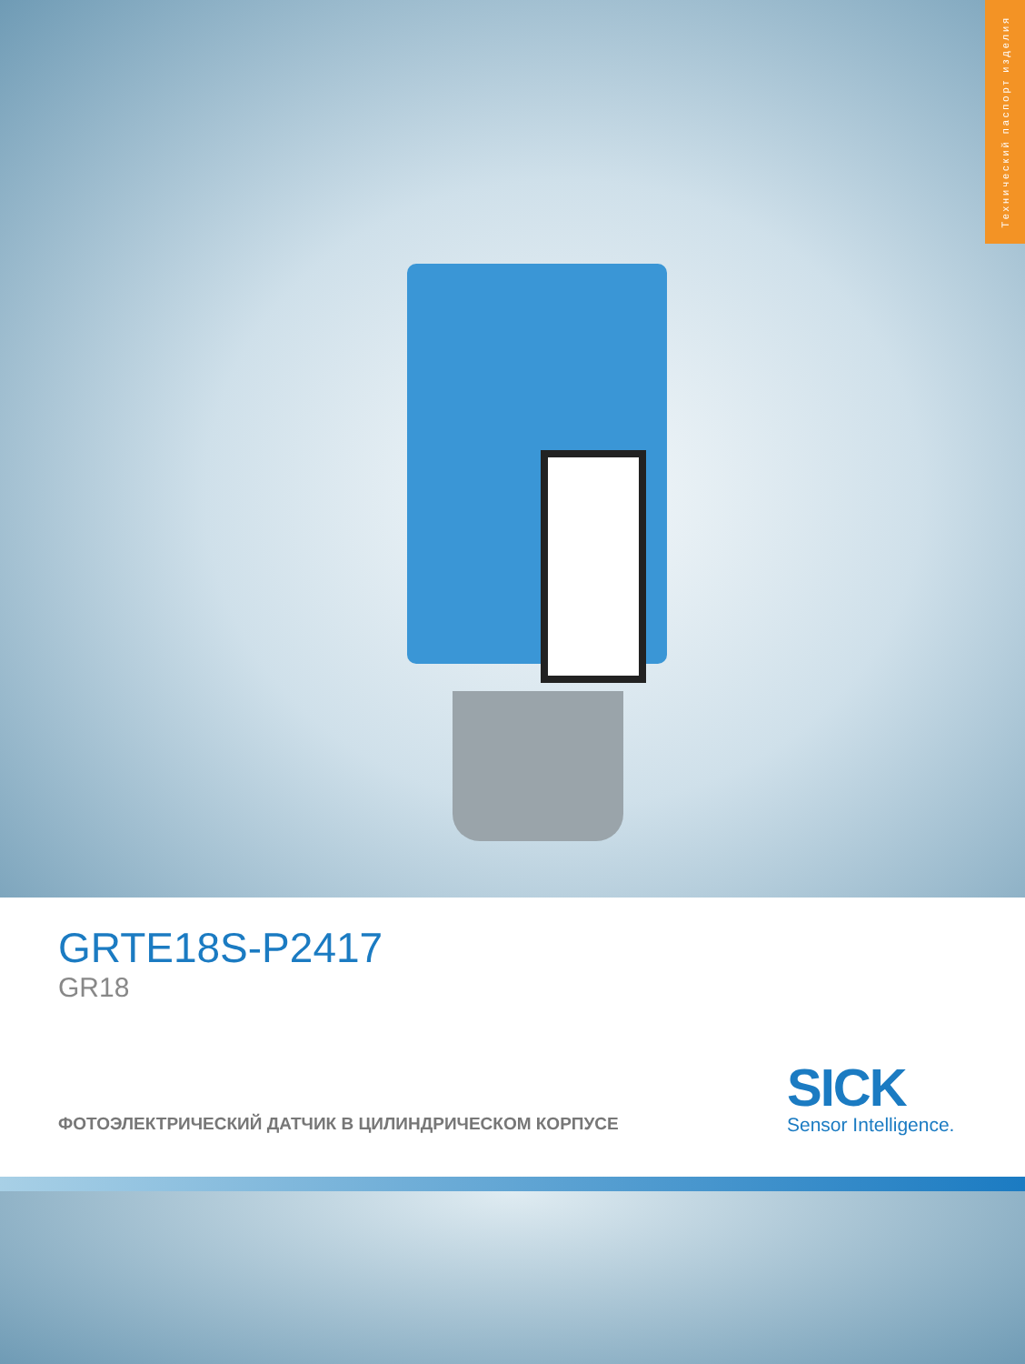Технический паспорт изделия
GRTE18S-P2417
GR18
ФОТОЭЛЕКТРИЧЕСКИЙ ДАТЧИК В ЦИЛИНДРИЧЕСКОМ КОРПУСЕ
SICK
Sensor Intelligence.